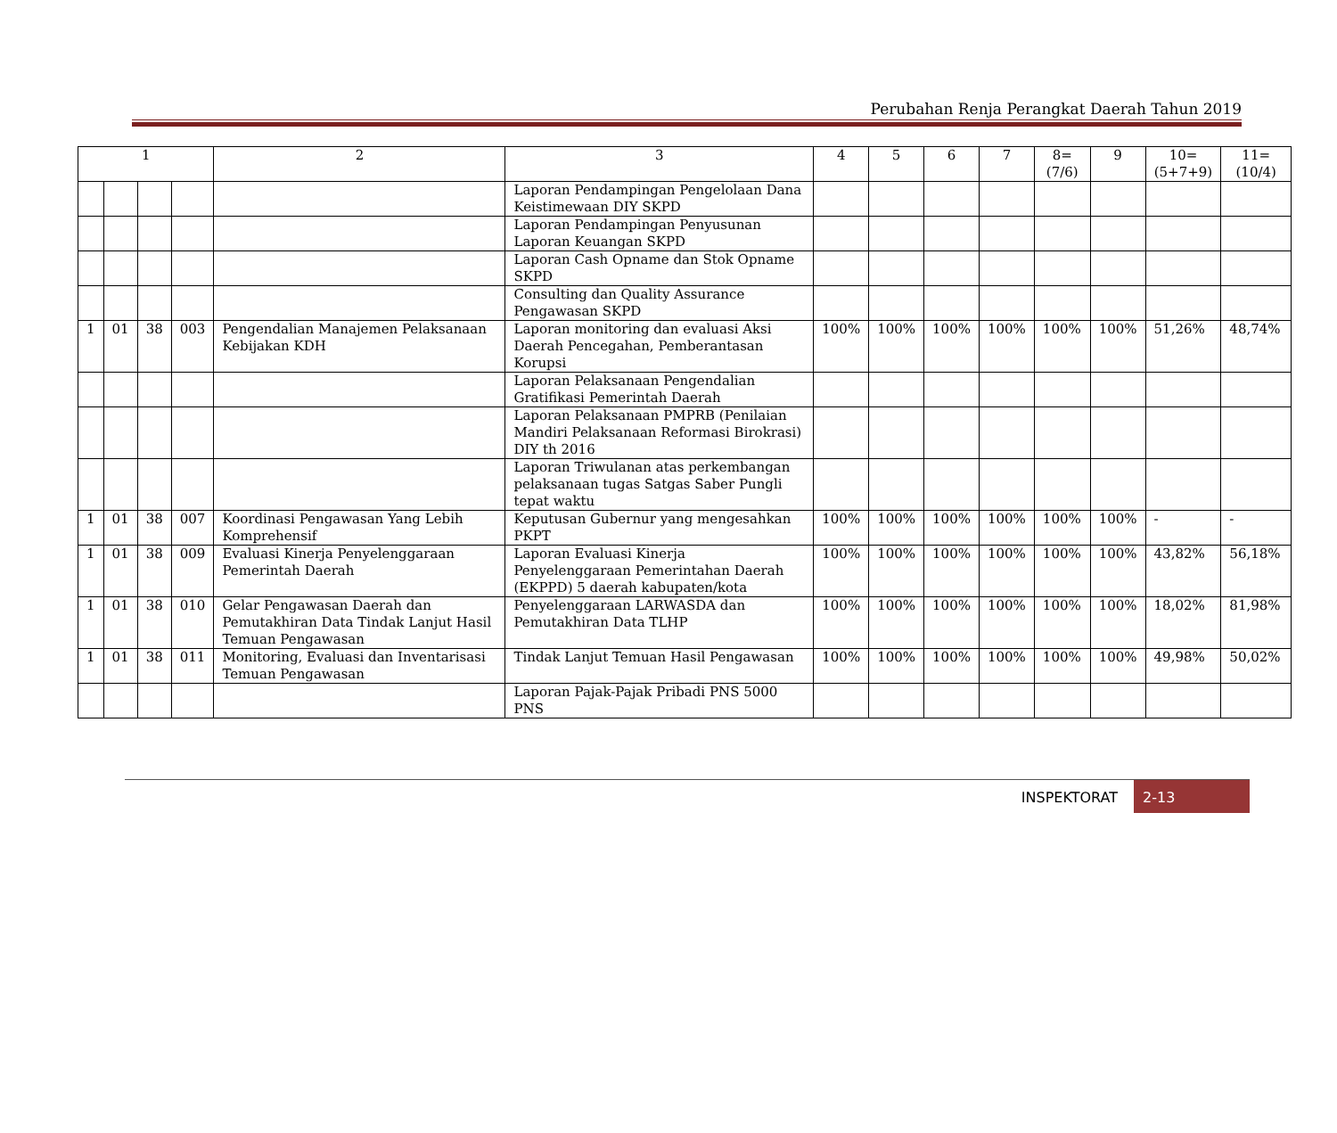Perubahan Renja Perangkat Daerah Tahun 2019
| 1 | | | | 2 | 3 | 4 | 5 | 6 | 7 | 8=(7/6) | 9 | 10=(5+7+9) | 11=(10/4) |
| --- | --- | --- | --- | --- | --- | --- | --- | --- | --- | --- | --- | --- | --- |
| | | | | | Laporan Pendampingan Pengelolaan Dana Keistimewaan DIY SKPD | | | | | | | | |
| | | | | | Laporan Pendampingan Penyusunan Laporan Keuangan SKPD | | | | | | | | |
| | | | | | Laporan Cash Opname dan Stok Opname SKPD | | | | | | | | |
| | | | | | Consulting dan Quality Assurance Pengawasan SKPD | | | | | | | | |
| 1 | 01 | 38 | 003 | Pengendalian Manajemen Pelaksanaan Kebijakan KDH | Laporan monitoring dan evaluasi Aksi Daerah Pencegahan, Pemberantasan Korupsi | 100% | 100% | 100% | 100% | 100% | 100% | 51,26% | 48,74% |
| | | | | | Laporan Pelaksanaan Pengendalian Gratifikasi Pemerintah Daerah | | | | | | | | |
| | | | | | Laporan Pelaksanaan PMPRB (Penilaian Mandiri Pelaksanaan Reformasi Birokrasi) DIY th 2016 | | | | | | | | |
| | | | | | Laporan Triwulanan atas perkembangan pelaksanaan tugas Satgas Saber Pungli tepat waktu | | | | | | | | |
| 1 | 01 | 38 | 007 | Koordinasi Pengawasan Yang Lebih Komprehensif | Keputusan Gubernur yang mengesahkan PKPT | 100% | 100% | 100% | 100% | 100% | 100% | - | - |
| 1 | 01 | 38 | 009 | Evaluasi Kinerja Penyelenggaraan Pemerintah Daerah | Laporan Evaluasi Kinerja Penyelenggaraan Pemerintahan Daerah (EKPPD) 5 daerah kabupaten/kota | 100% | 100% | 100% | 100% | 100% | 100% | 43,82% | 56,18% |
| 1 | 01 | 38 | 010 | Gelar Pengawasan Daerah dan Pemutakhiran Data Tindak Lanjut Hasil Temuan Pengawasan | Penyelenggaraan LARWASDA dan Pemutakhiran Data TLHP | 100% | 100% | 100% | 100% | 100% | 100% | 18,02% | 81,98% |
| 1 | 01 | 38 | 011 | Monitoring, Evaluasi dan Inventarisasi Temuan Pengawasan | Tindak Lanjut Temuan Hasil Pengawasan | 100% | 100% | 100% | 100% | 100% | 100% | 49,98% | 50,02% |
| | | | | | Laporan Pajak-Pajak Pribadi PNS 5000 PNS | | | | | | | | |
INSPEKTORAT
2-13